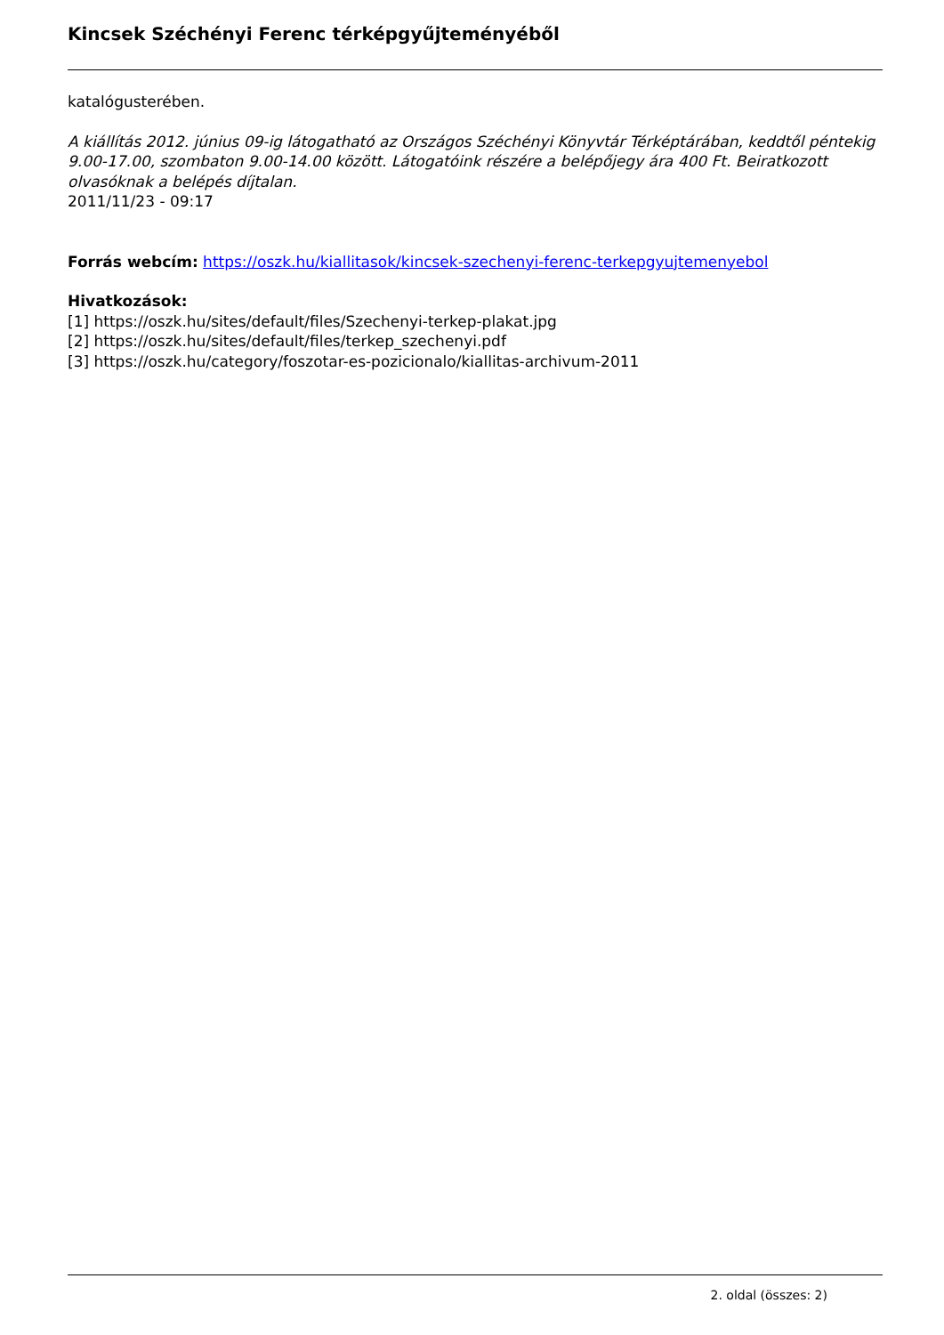Kincsek Széchényi Ferenc térképgyűjteményéből
katalógusterében.
A kiállítás 2012. június 09-ig látogatható az Országos Széchényi Könyvtár Térképtárában, keddtől péntekig 9.00-17.00, szombaton 9.00-14.00 között. Látogatóink részére a belépőjegy ára 400 Ft. Beiratkozott olvasóknak a belépés díjtalan.
2011/11/23 - 09:17
Forrás webcím: https://oszk.hu/kiallitasok/kincsek-szechenyi-ferenc-terkepgyujtemenyebol
Hivatkozások:
[1] https://oszk.hu/sites/default/files/Szechenyi-terkep-plakat.jpg
[2] https://oszk.hu/sites/default/files/terkep_szechenyi.pdf
[3] https://oszk.hu/category/foszotar-es-pozicionalo/kiallitas-archivum-2011
2. oldal (összes: 2)